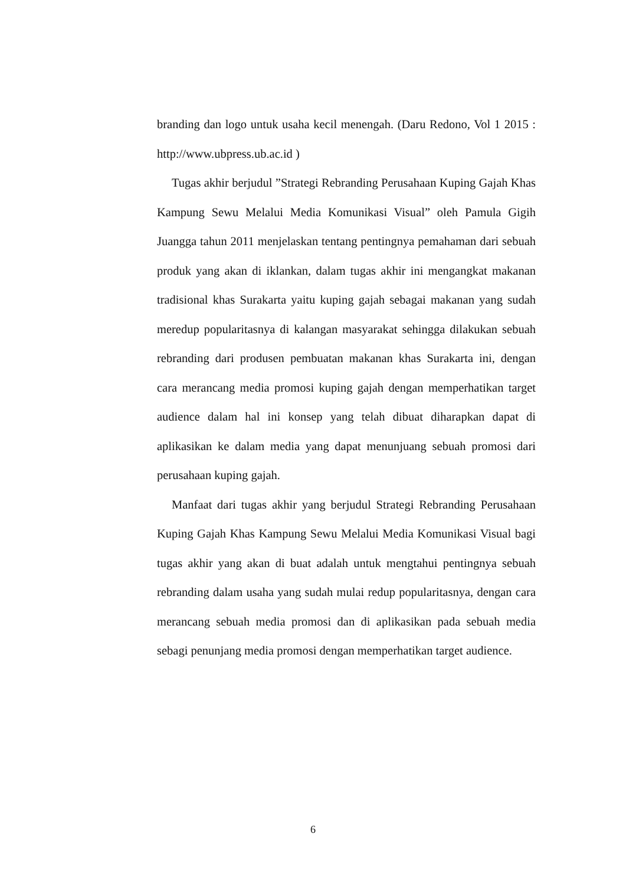branding dan logo untuk usaha kecil menengah. (Daru Redono, Vol 1 2015 : http://www.ubpress.ub.ac.id )
Tugas akhir berjudul ”Strategi Rebranding Perusahaan Kuping Gajah Khas Kampung Sewu Melalui Media Komunikasi Visual” oleh Pamula Gigih Juangga tahun 2011 menjelaskan tentang pentingnya pemahaman dari sebuah produk yang akan di iklankan, dalam tugas akhir ini mengangkat makanan tradisional khas Surakarta yaitu kuping gajah sebagai makanan yang sudah meredup popularitasnya di kalangan masyarakat sehingga dilakukan sebuah rebranding dari produsen pembuatan makanan khas Surakarta ini, dengan cara merancang media promosi kuping gajah dengan memperhatikan target audience dalam hal ini konsep yang telah dibuat diharapkan dapat di aplikasikan ke dalam media yang dapat menunjuang sebuah promosi dari perusahaan kuping gajah.
Manfaat dari tugas akhir yang berjudul Strategi Rebranding Perusahaan Kuping Gajah Khas Kampung Sewu Melalui Media Komunikasi Visual bagi tugas akhir yang akan di buat adalah untuk mengtahui pentingnya sebuah rebranding dalam usaha yang sudah mulai redup popularitasnya, dengan cara merancang sebuah media promosi dan di aplikasikan pada sebuah media sebagi penunjang media promosi dengan memperhatikan target audience.
6